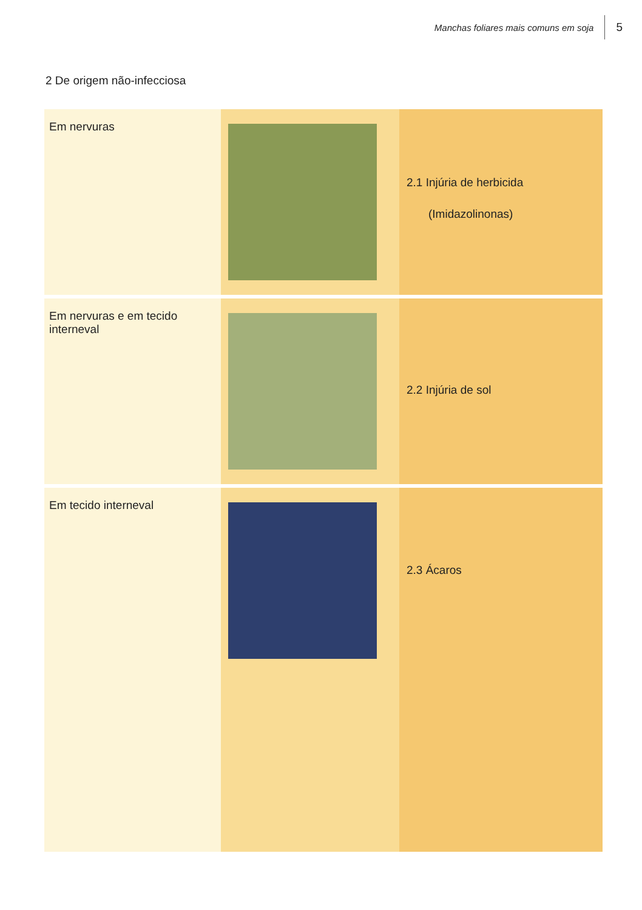Manchas foliares mais comuns em soja 5
2 De origem não-infecciosa
| Em nervuras | | 2.1 Injúria de herbicida (Imidazolinonas) |
| Em nervuras e em tecido interneval | | 2.2 Injúria de sol |
| Em tecido interneval | | 2.3 Ácaros |